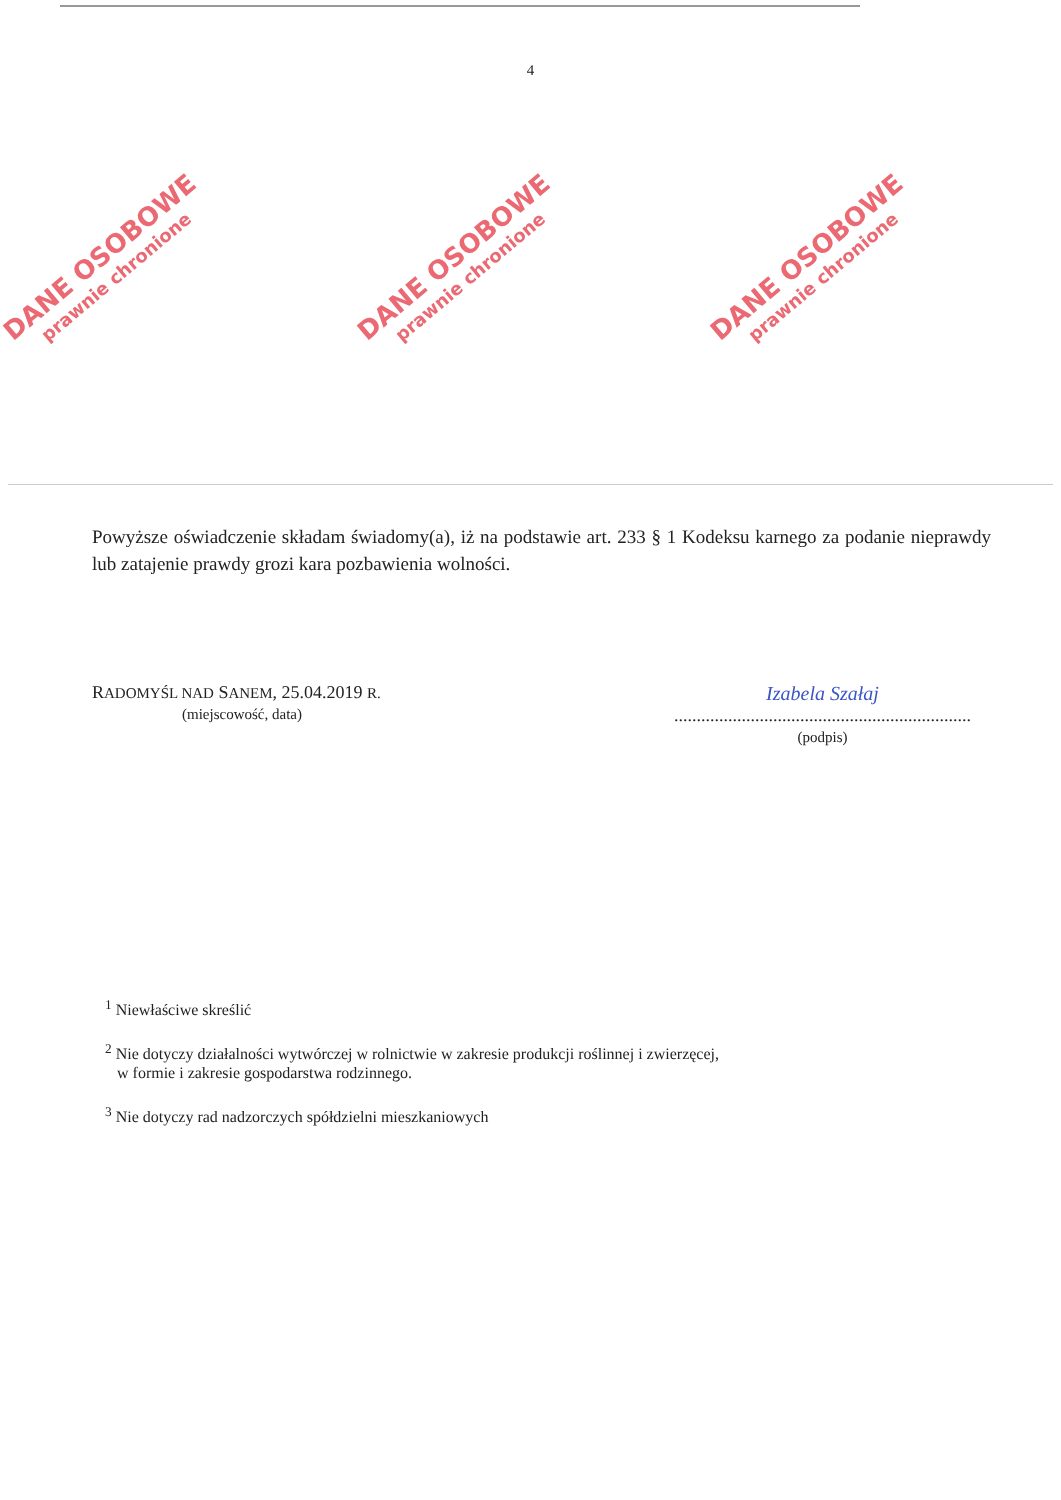4
DANE OSOBOWE
prawnie chronione
DANE OSOBOWE
prawnie chronione
DANE OSOBOWE
prawnie chronione
Powyższe oświadczenie składam świadomy(a), iż na podstawie art. 233 § 1 Kodeksu karnego za podanie nieprawdy lub zatajenie prawdy grozi kara pozbawienia wolności.
RADOMYŚL NAD SANEM, 25.04.2019 R.
(miejscowość, data)
Izabela Szałaj
..................................................................
(podpis)
<sup>1</sup> Niewłaściwe skreślić
<sup>2</sup> Nie dotyczy działalności wytwórczej w rolnictwie w zakresie produkcji roślinnej i zwierzęcej,
w formie i zakresie gospodarstwa rodzinnego.
<sup>3</sup> Nie dotyczy rad nadzorczych spółdzielni mieszkaniowych